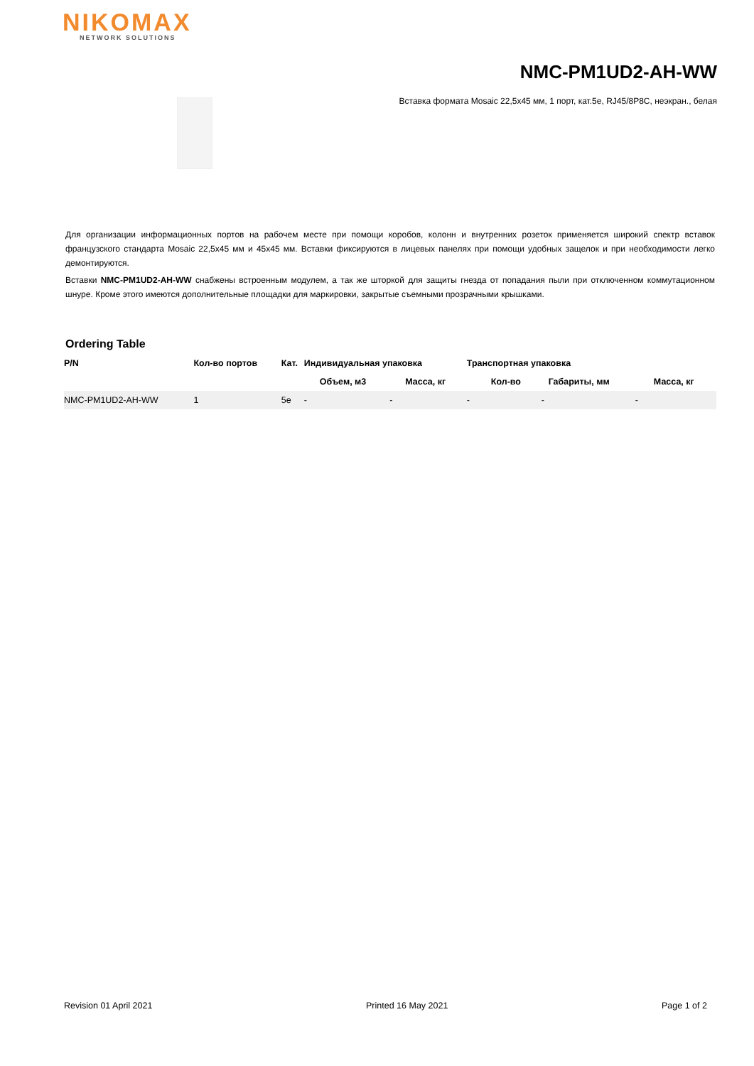NIKOMAX
NETWORK SOLUTIONS
NMC-PM1UD2-AH-WW
Вставка формата Mosaic 22,5x45 мм, 1 порт, кат.5e, RJ45/8P8C, неэкран., белая
Для организации информационных портов на рабочем месте при помощи коробов, колонн и внутренних розеток применяется широкий спектр вставок французского стандарта Mosaic 22,5x45 мм и 45x45 мм. Вставки фиксируются в лицевых панелях при помощи удобных защелок и при необходимости легко демонтируются.
Вставки NMC-PM1UD2-AH-WW снабжены встроенным модулем, а так же шторкой для защиты гнезда от попадания пыли при отключенном коммутационном шнуре. Кроме этого имеются дополнительные площадки для маркировки, закрытые съемными прозрачными крышками.
Ordering Table
| P/N | Кол-во портов | Кат. | Индивидуальная упаковка | | Транспортная упаковка | | |
| --- | --- | --- | --- | --- | --- | --- | --- |
| | | | Объем, м3 | Масса, кг | Кол-во | Габариты, мм | Масса, кг |
| NMC-PM1UD2-AH-WW | 1 | 5e | - | - | - | - | - |
Revision 01 April 2021 Printed 16 May 2021 Page 1 of 2